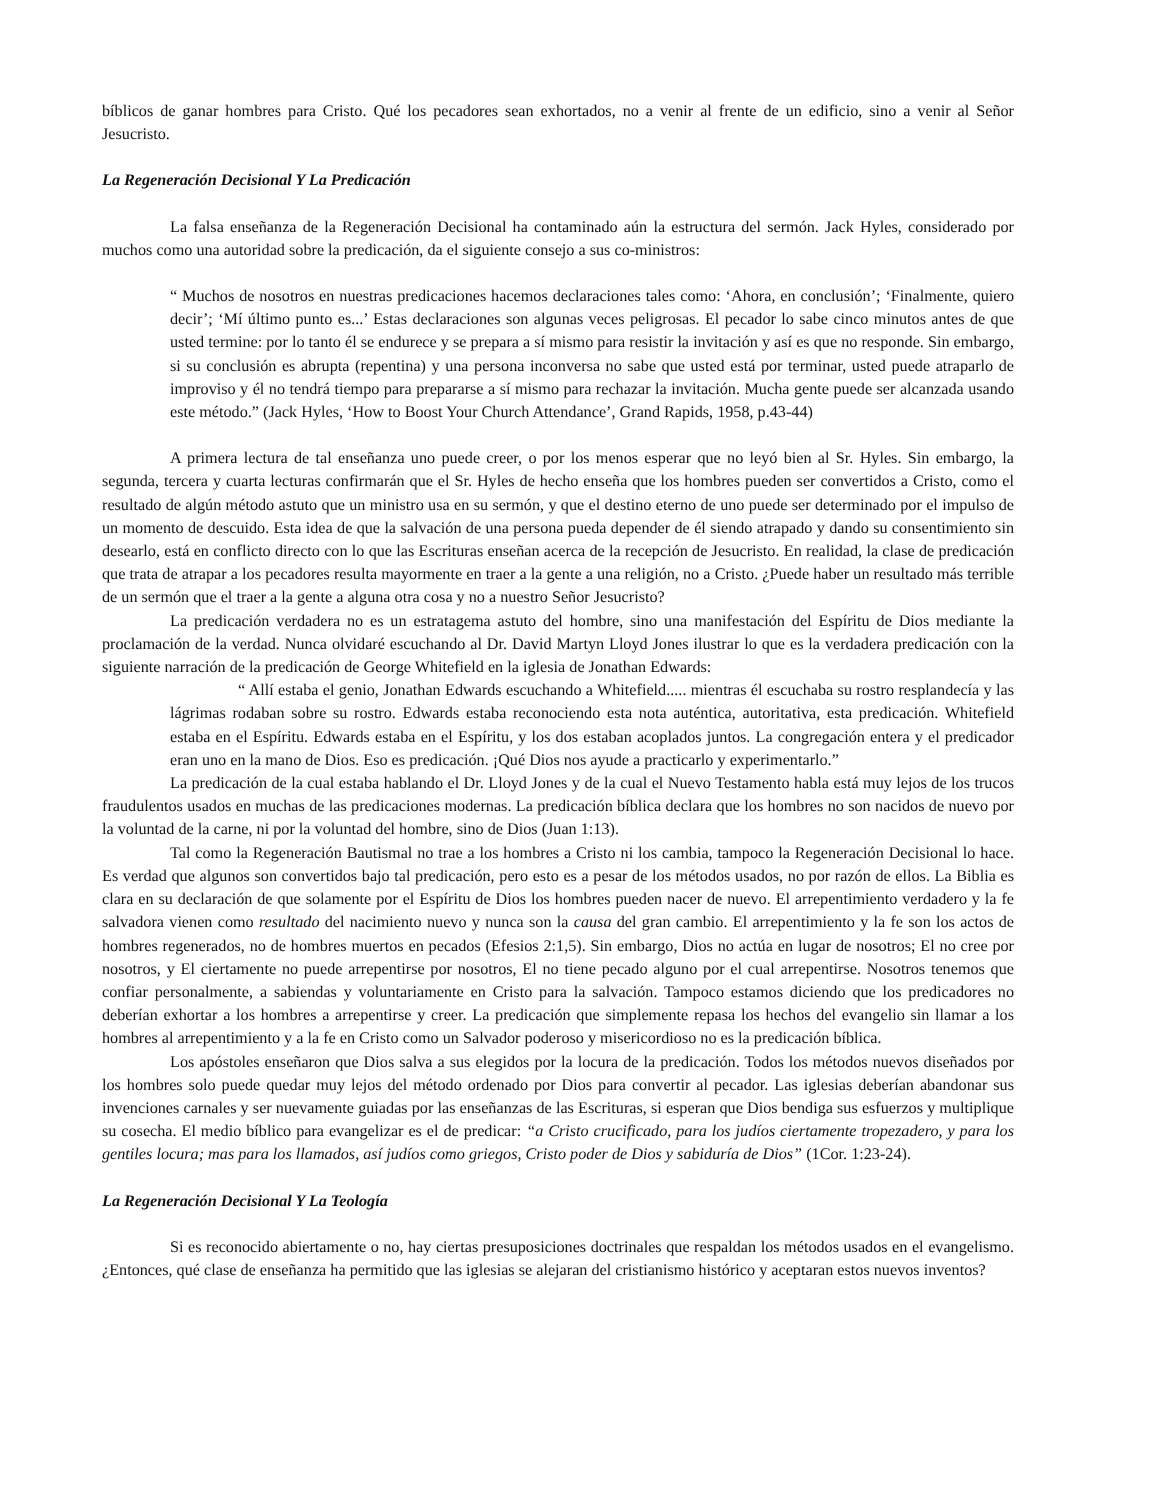bíblicos de ganar hombres para Cristo. Qué los pecadores sean exhortados, no a venir al frente de un edificio, sino a venir al Señor Jesucristo.
La Regeneración Decisional Y La Predicación
La falsa enseñanza de la Regeneración Decisional ha contaminado aún la estructura del sermón. Jack Hyles, considerado por muchos como una autoridad sobre la predicación, da el siguiente consejo a sus co-ministros:
“ Muchos de nosotros en nuestras predicaciones hacemos declaraciones tales como: ‘Ahora, en conclusión’; ‘Finalmente, quiero decir’; ‘Mí último punto es...’ Estas declaraciones son algunas veces peligrosas. El pecador lo sabe cinco minutos antes de que usted termine: por lo tanto él se endurece y se prepara a sí mismo para resistir la invitación y así es que no responde. Sin embargo, si su conclusión es abrupta (repentina) y una persona inconversa no sabe que usted está por terminar, usted puede atraparlo de improviso y él no tendrá tiempo para prepararse a sí mismo para rechazar la invitación. Mucha gente puede ser alcanzada usando este método.” (Jack Hyles, ‘How to Boost Your Church Attendance’, Grand Rapids, 1958, p.43-44)
A primera lectura de tal enseñanza uno puede creer, o por los menos esperar que no leyó bien al Sr. Hyles. Sin embargo, la segunda, tercera y cuarta lecturas confirmarán que el Sr. Hyles de hecho enseña que los hombres pueden ser convertidos a Cristo, como el resultado de algún método astuto que un ministro usa en su sermón, y que el destino eterno de uno puede ser determinado por el impulso de un momento de descuido. Esta idea de que la salvación de una persona pueda depender de él siendo atrapado y dando su consentimiento sin desearlo, está en conflicto directo con lo que las Escrituras enseñan acerca de la recepción de Jesucristo. En realidad, la clase de predicación que trata de atrapar a los pecadores resulta mayormente en traer a la gente a una religión, no a Cristo. ¿Puede haber un resultado más terrible de un sermón que el traer a la gente a alguna otra cosa y no a nuestro Señor Jesucristo?
La predicación verdadera no es un estratagema astuto del hombre, sino una manifestación del Espíritu de Dios mediante la proclamación de la verdad. Nunca olvidaré escuchando al Dr. David Martyn Lloyd Jones ilustrar lo que es la verdadera predicación con la siguiente narración de la predicación de George Whitefield en la iglesia de Jonathan Edwards:
“ Allí estaba el genio, Jonathan Edwards escuchando a Whitefield..... mientras él escuchaba su rostro resplandecía y las lágrimas rodaban sobre su rostro. Edwards estaba reconociendo esta nota auténtica, autoritativa, esta predicación. Whitefield estaba en el Espíritu. Edwards estaba en el Espíritu, y los dos estaban acoplados juntos. La congregación entera y el predicador eran uno en la mano de Dios. Eso es predicación. ¡Qué Dios nos ayude a practicarlo y experimentarlo.”
La predicación de la cual estaba hablando el Dr. Lloyd Jones y de la cual el Nuevo Testamento habla está muy lejos de los trucos fraudulentos usados en muchas de las predicaciones modernas. La predicación bíblica declara que los hombres no son nacidos de nuevo por la voluntad de la carne, ni por la voluntad del hombre, sino de Dios (Juan 1:13).
Tal como la Regeneración Bautismal no trae a los hombres a Cristo ni los cambia, tampoco la Regeneración Decisional lo hace. Es verdad que algunos son convertidos bajo tal predicación, pero esto es a pesar de los métodos usados, no por razón de ellos. La Biblia es clara en su declaración de que solamente por el Espíritu de Dios los hombres pueden nacer de nuevo. El arrepentimiento verdadero y la fe salvadora vienen como resultado del nacimiento nuevo y nunca son la causa del gran cambio. El arrepentimiento y la fe son los actos de hombres regenerados, no de hombres muertos en pecados (Efesios 2:1,5). Sin embargo, Dios no actúa en lugar de nosotros; El no cree por nosotros, y El ciertamente no puede arrepentirse por nosotros, El no tiene pecado alguno por el cual arrepentirse. Nosotros tenemos que confiar personalmente, a sabiendas y voluntariamente en Cristo para la salvación. Tampoco estamos diciendo que los predicadores no deberían exhortar a los hombres a arrepentirse y creer. La predicación que simplemente repasa los hechos del evangelio sin llamar a los hombres al arrepentimiento y a la fe en Cristo como un Salvador poderoso y misericordioso no es la predicación bíblica.
Los apóstoles enseñaron que Dios salva a sus elegidos por la locura de la predicación. Todos los métodos nuevos diseñados por los hombres solo puede quedar muy lejos del método ordenado por Dios para convertir al pecador. Las iglesias deberían abandonar sus invenciones carnales y ser nuevamente guiadas por las enseñanzas de las Escrituras, si esperan que Dios bendiga sus esfuerzos y multiplique su cosecha. El medio bíblico para evangelizar es el de predicar: “a Cristo crucificado, para los judíos ciertamente tropezadero, y para los gentiles locura; mas para los llamados, así judíos como griegos, Cristo poder de Dios y sabiduría de Dios” (1Cor. 1:23-24).
La Regeneración Decisional Y La Teología
Si es reconocido abiertamente o no, hay ciertas presuposiciones doctrinales que respaldan los métodos usados en el evangelismo. ¿Entonces, qué clase de enseñanza ha permitido que las iglesias se alejaran del cristianismo histórico y aceptaran estos nuevos inventos?